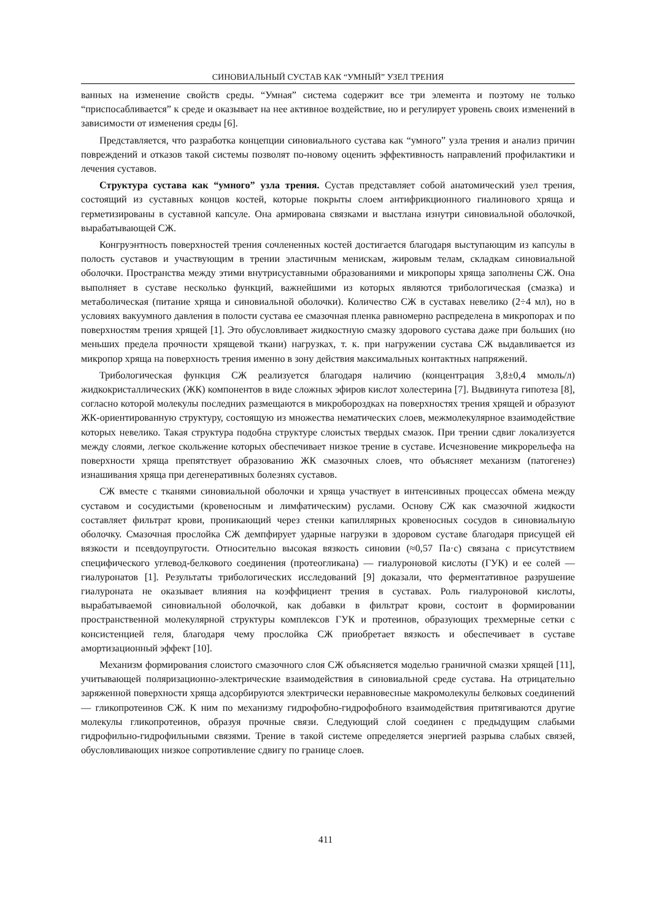СИНОВИАЛЬНЫЙ СУСТАВ КАК “УМНЫЙ” УЗЕЛ ТРЕНИЯ
ванных на изменение свойств среды. “Умная” система содержит все три элемента и поэтому не только “приспосабливается” к среде и оказывает на нее активное воздействие, но и регулирует уровень своих изменений в зависимости от изменения среды [6].
Представляется, что разработка концепции синовиального сустава как “умного” узла трения и анализ причин повреждений и отказов такой системы позволят по-новому оценить эффективность направлений профилактики и лечения суставов.
Структура сустава как “умного” узла трения. Сустав представляет собой анатомический узел трения, состоящий из суставных концов костей, которые покрыты слоем антифрикционного гиалинового хряща и герметизированы в суставной капсуле. Она армирована связками и выстлана изнутри синовиальной оболочкой, вырабатывающей СЖ.
Конгруэнтность поверхностей трения сочлененных костей достигается благодаря выступающим из капсулы в полость суставов и участвующим в трении эластичным менискам, жировым телам, складкам синовиальной оболочки. Пространства между этими внутрисуставными образованиями и микропоры хряща заполнены СЖ. Она выполняет в суставе несколько функций, важнейшими из которых являются трибологическая (смазка) и метаболическая (питание хряща и синовиальной оболочки). Количество СЖ в суставах невелико (2÷4 мл), но в условиях вакуумного давления в полости сустава ее смазочная пленка равномерно распределена в микропорах и по поверхностям трения хрящей [1]. Это обусловливает жидкостную смазку здорового сустава даже при больших (но меньших предела прочности хрящевой ткани) нагрузках, т. к. при нагружении сустава СЖ выдавливается из микропор хряща на поверхность трения именно в зону действия максимальных контактных напряжений.
Трибологическая функция СЖ реализуется благодаря наличию (концентрация 3,8±0,4 ммоль/л) жидкокристаллических (ЖК) компонентов в виде сложных эфиров кислот холестерина [7]. Выдвинута гипотеза [8], согласно которой молекулы последних размещаются в микробороздках на поверхностях трения хрящей и образуют ЖК-ориентированную структуру, состоящую из множества нематических слоев, межмолекулярное взаимодействие которых невелико. Такая структура подобна структуре слоистых твердых смазок. При трении сдвиг локализуется между слоями, легкое скольжение которых обеспечивает низкое трение в суставе. Исчезновение микрорельефа на поверхности хряща препятствует образованию ЖК смазочных слоев, что объясняет механизм (патогенез) изнашивания хряща при дегенеративных болезнях суставов.
СЖ вместе с тканями синовиальной оболочки и хряща участвует в интенсивных процессах обмена между суставом и сосудистыми (кровеносным и лимфатическим) руслами. Основу СЖ как смазочной жидкости составляет фильтрат крови, проникающий через стенки капиллярных кровеносных сосудов в синовиальную оболочку. Смазочная прослойка СЖ демпфирует ударные нагрузки в здоровом суставе благодаря присущей ей вязкости и псевдоупругости. Относительно высокая вязкость синовии (≈0,57 Па·с) связана с присутствием специфического углевод-белкового соединения (протеогликана) — гиалуроновой кислоты (ГУК) и ее солей — гиалуронатов [1]. Результаты трибологических исследований [9] доказали, что ферментативное разрушение гиалуроната не оказывает влияния на коэффициент трения в суставах. Роль гиалуроновой кислоты, вырабатываемой синовиальной оболочкой, как добавки в фильтрат крови, состоит в формировании пространственной молекулярной структуры комплексов ГУК и протеинов, образующих трехмерные сетки с консистенцией геля, благодаря чему прослойка СЖ приобретает вязкость и обеспечивает в суставе амортизационный эффект [10].
Механизм формирования слоистого смазочного слоя СЖ объясняется моделью граничной смазки хрящей [11], учитывающей поляризационно-электрические взаимодействия в синовиальной среде сустава. На отрицательно заряженной поверхности хряща адсорбируются электрически неравновесные макромолекулы белковых соединений — гликопротеинов СЖ. К ним по механизму гидрофобно-гидрофобного взаимодействия притягиваются другие молекулы гликопротеинов, образуя прочные связи. Следующий слой соединен с предыдущим слабыми гидрофильно-гидрофильными связями. Трение в такой системе определяется энергией разрыва слабых связей, обусловливающих низкое сопротивление сдвигу по границе слоев.
411